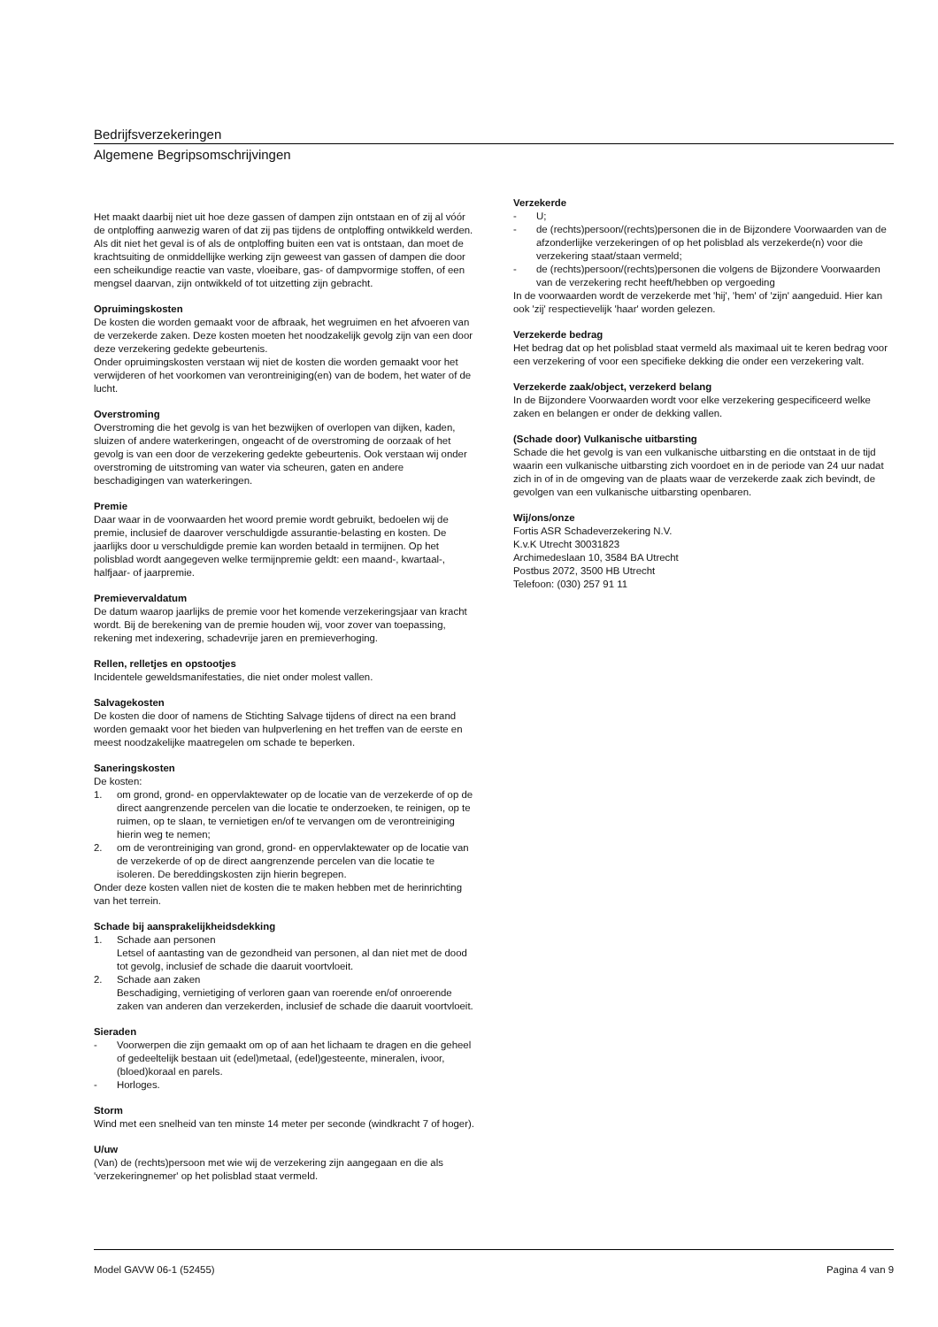Bedrijfsverzekeringen
Algemene Begripsomschrijvingen
Het maakt daarbij niet uit hoe deze gassen of dampen zijn ontstaan en of zij al vóór de ontploffing aanwezig waren of dat zij pas tijdens de ontploffing ontwikkeld werden. Als dit niet het geval is of als de ontploffing buiten een vat is ontstaan, dan moet de krachtsuiting de onmiddellijke werking zijn geweest van gassen of dampen die door een scheikundige reactie van vaste, vloeibare, gas- of dampvormige stoffen, of een mengsel daarvan, zijn ontwikkeld of tot uitzetting zijn gebracht.
Opruimingskosten
De kosten die worden gemaakt voor de afbraak, het wegruimen en het afvoeren van de verzekerde zaken. Deze kosten moeten het noodzakelijk gevolg zijn van een door deze verzekering gedekte gebeurtenis.
Onder opruimingskosten verstaan wij niet de kosten die worden gemaakt voor het verwijderen of het voorkomen van verontreiniging(en) van de bodem, het water of de lucht.
Overstroming
Overstroming die het gevolg is van het bezwijken of overlopen van dijken, kaden, sluizen of andere waterkeringen, ongeacht of de overstroming de oorzaak of het gevolg is van een door de verzekering gedekte gebeurtenis. Ook verstaan wij onder overstroming de uitstroming van water via scheuren, gaten en andere beschadigingen van waterkeringen.
Premie
Daar waar in de voorwaarden het woord premie wordt gebruikt, bedoelen wij de premie, inclusief de daarover verschuldigde assurantie-belasting en kosten. De jaarlijks door u verschuldigde premie kan worden betaald in termijnen. Op het polisblad wordt aangegeven welke termijnpremie geldt: een maand-, kwartaal-, halfjaar- of jaarpremie.
Premievervaldatum
De datum waarop jaarlijks de premie voor het komende verzekeringsjaar van kracht wordt. Bij de berekening van de premie houden wij, voor zover van toepassing, rekening met indexering, schadevrije jaren en premieverhoging.
Rellen, relletjes en opstootjes
Incidentele geweldsmanifestaties, die niet onder molest vallen.
Salvagekosten
De kosten die door of namens de Stichting Salvage tijdens of direct na een brand worden gemaakt voor het bieden van hulpverlening en het treffen van de eerste en meest noodzakelijke maatregelen om schade te beperken.
Saneringskosten
De kosten:
1. om grond, grond- en oppervlaktewater op de locatie van de verzekerde of op de direct aangrenzende percelen van die locatie te onderzoeken, te reinigen, op te ruimen, op te slaan, te vernietigen en/of te vervangen om de verontreiniging hierin weg te nemen;
2. om de verontreiniging van grond, grond- en oppervlaktewater op de locatie van de verzekerde of op de direct aangrenzende percelen van die locatie te isoleren. De bereddingskosten zijn hierin begrepen.
Onder deze kosten vallen niet de kosten die te maken hebben met de herinrichting van het terrein.
Schade bij aansprakelijkheidsdekking
1. Schade aan personen
Letsel of aantasting van de gezondheid van personen, al dan niet met de dood tot gevolg, inclusief de schade die daaruit voortvloeit.
2. Schade aan zaken
Beschadiging, vernietiging of verloren gaan van roerende en/of onroerende zaken van anderen dan verzekerden, inclusief de schade die daaruit voortvloeit.
Sieraden
- Voorwerpen die zijn gemaakt om op of aan het lichaam te dragen en die geheel of gedeeltelijk bestaan uit (edel)metaal, (edel)gesteente, mineralen, ivoor, (bloed)koraal en parels.
- Horloges.
Storm
Wind met een snelheid van ten minste 14 meter per seconde (windkracht 7 of hoger).
U/uw
(Van) de (rechts)persoon met wie wij de verzekering zijn aangegaan en die als 'verzekeringnemer' op het polisblad staat vermeld.
Verzekerde
- U;
- de (rechts)persoon/(rechts)personen die in de Bijzondere Voorwaarden van de afzonderlijke verzekeringen of op het polisblad als verzekerde(n) voor die verzekering staat/staan vermeld;
- de (rechts)persoon/(rechts)personen die volgens de Bijzondere Voorwaarden van de verzekering recht heeft/hebben op vergoeding
In de voorwaarden wordt de verzekerde met 'hij', 'hem' of 'zijn' aangeduid. Hier kan ook 'zij' respectievelijk 'haar' worden gelezen.
Verzekerde bedrag
Het bedrag dat op het polisblad staat vermeld als maximaal uit te keren bedrag voor een verzekering of voor een specifieke dekking die onder een verzekering valt.
Verzekerde zaak/object, verzekerd belang
In de Bijzondere Voorwaarden wordt voor elke verzekering gespecificeerd welke zaken en belangen er onder de dekking vallen.
(Schade door) Vulkanische uitbarsting
Schade die het gevolg is van een vulkanische uitbarsting en die ontstaat in de tijd waarin een vulkanische uitbarsting zich voordoet en in de periode van 24 uur nadat zich in of in de omgeving van de plaats waar de verzekerde zaak zich bevindt, de gevolgen van een vulkanische uitbarsting openbaren.
Wij/ons/onze
Fortis ASR Schadeverzekering N.V.
K.v.K Utrecht 30031823
Archimedeslaan 10, 3584 BA Utrecht
Postbus 2072, 3500 HB Utrecht
Telefoon: (030) 257 91 11
Model GAVW 06-1 (52455) Pagina 4 van 9